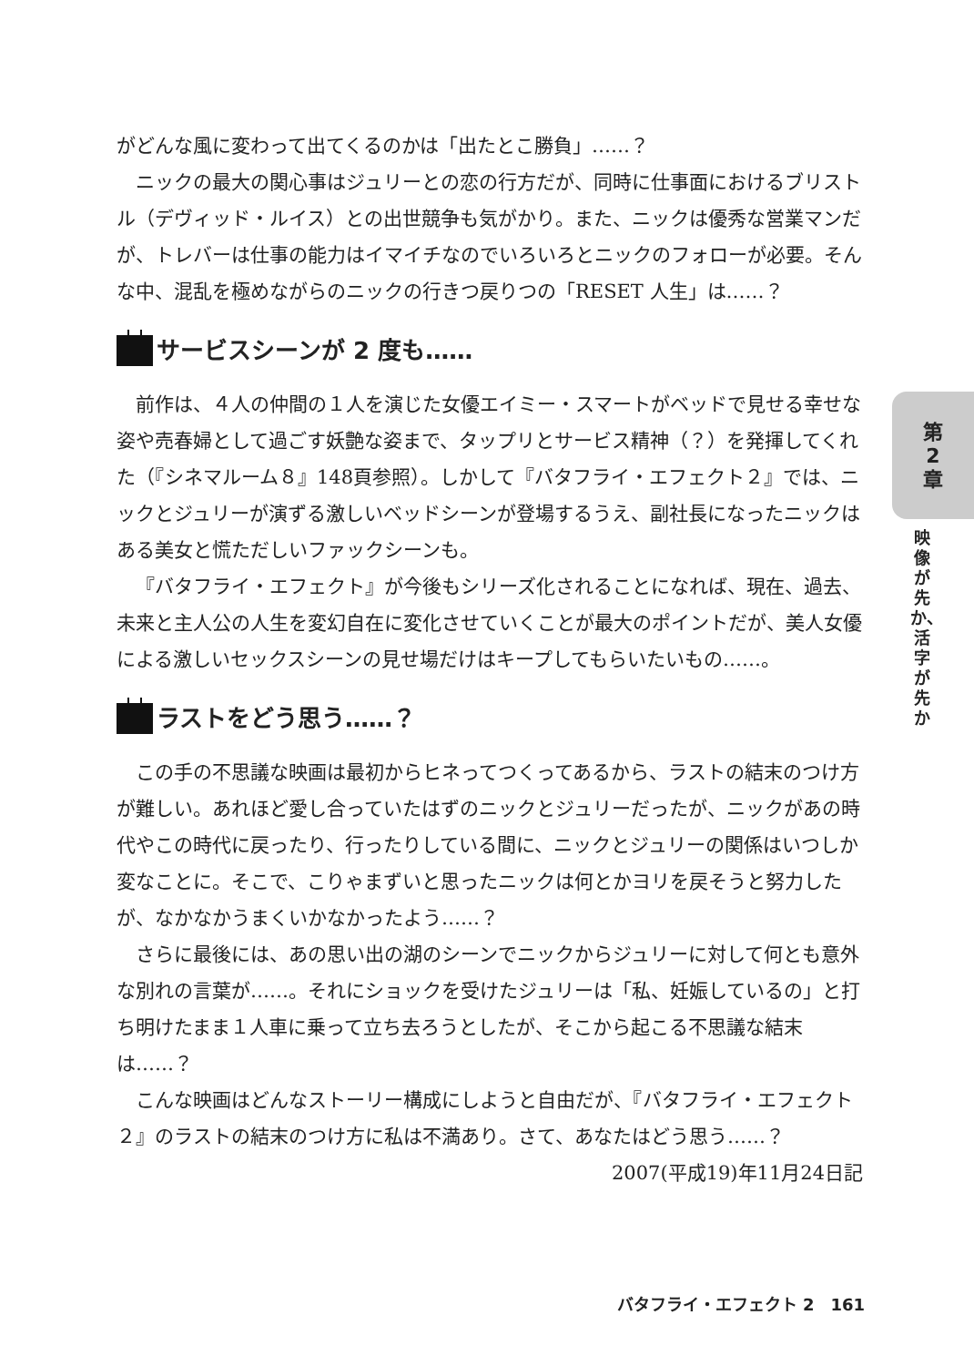がどんな風に変わって出てくるのかは「出たとこ勝負」……？
ニックの最大の関心事はジュリーとの恋の行方だが、同時に仕事面におけるブリストル（デヴィッド・ルイス）との出世競争も気がかり。また、ニックは優秀な営業マンだが、トレバーは仕事の能力はイマイチなのでいろいろとニックのフォローが必要。そんな中、混乱を極めながらのニックの行きつ戻りつの「RESET 人生」は……？
サービスシーンが 2 度も……
前作は、４人の仲間の１人を演じた女優エイミー・スマートがベッドで見せる幸せな姿や売春婦として過ごす妖艶な姿まで、タップリとサービス精神（？）を発揮してくれた（『シネマルーム８』148頁参照）。しかして『バタフライ・エフェクト２』では、ニックとジュリーが演ずる激しいベッドシーンが登場するうえ、副社長になったニックはある美女と慌ただしいファックシーンも。
『バタフライ・エフェクト』が今後もシリーズ化されることになれば、現在、過去、未来と主人公の人生を変幻自在に変化させていくことが最大のポイントだが、美人女優による激しいセックスシーンの見せ場だけはキープしてもらいたいもの……。
ラストをどう思う……？
この手の不思議な映画は最初からヒネってつくってあるから、ラストの結末のつけ方が難しい。あれほど愛し合っていたはずのニックとジュリーだったが、ニックがあの時代やこの時代に戻ったり、行ったりしている間に、ニックとジュリーの関係はいつしか変なことに。そこで、こりゃまずいと思ったニックは何とかヨリを戻そうと努力したが、なかなかうまくいかなかったよう……？
さらに最後には、あの思い出の湖のシーンでニックからジュリーに対して何とも意外な別れの言葉が……。それにショックを受けたジュリーは「私、妊娠しているの」と打ち明けたまま１人車に乗って立ち去ろうとしたが、そこから起こる不思議な結末は……？
こんな映画はどんなストーリー構成にしようと自由だが、『バタフライ・エフェクト２』のラストの結末のつけ方に私は不満あり。さて、あなたはどう思う……？
2007(平成19)年11月24日記
第
2
章
映像が先か、活字が先か
バタフライ・エフェクト 2　161